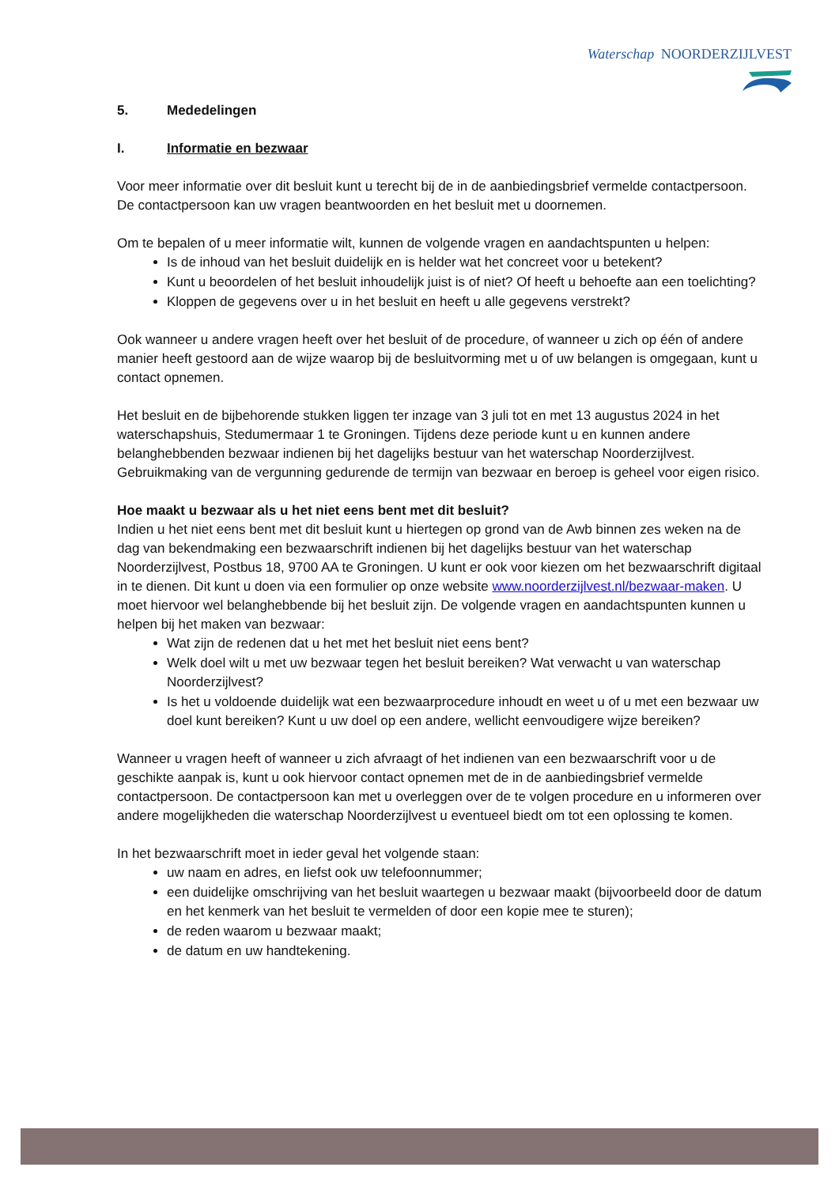Waterschap NOORDERZIJLVEST
5. Mededelingen
I. Informatie en bezwaar
Voor meer informatie over dit besluit kunt u terecht bij de in de aanbiedingsbrief vermelde contactpersoon. De contactpersoon kan uw vragen beantwoorden en het besluit met u doornemen.
Om te bepalen of u meer informatie wilt, kunnen de volgende vragen en aandachtspunten u helpen:
Is de inhoud van het besluit duidelijk en is helder wat het concreet voor u betekent?
Kunt u beoordelen of het besluit inhoudelijk juist is of niet? Of heeft u behoefte aan een toelichting?
Kloppen de gegevens over u in het besluit en heeft u alle gegevens verstrekt?
Ook wanneer u andere vragen heeft over het besluit of de procedure, of wanneer u zich op één of andere manier heeft gestoord aan de wijze waarop bij de besluitvorming met u of uw belangen is omgegaan, kunt u contact opnemen.
Het besluit en de bijbehorende stukken liggen ter inzage van 3 juli tot en met 13 augustus 2024 in het waterschapshuis, Stedumermaar 1 te Groningen. Tijdens deze periode kunt u en kunnen andere belanghebbenden bezwaar indienen bij het dagelijks bestuur van het waterschap Noorderzijlvest. Gebruikmaking van de vergunning gedurende de termijn van bezwaar en beroep is geheel voor eigen risico.
Hoe maakt u bezwaar als u het niet eens bent met dit besluit?
Indien u het niet eens bent met dit besluit kunt u hiertegen op grond van de Awb binnen zes weken na de dag van bekendmaking een bezwaarschrift indienen bij het dagelijks bestuur van het waterschap Noorderzijlvest, Postbus 18, 9700 AA te Groningen. U kunt er ook voor kiezen om het bezwaarschrift digitaal in te dienen. Dit kunt u doen via een formulier op onze website www.noorderzijlvest.nl/bezwaar-maken. U moet hiervoor wel belanghebbende bij het besluit zijn. De volgende vragen en aandachtspunten kunnen u helpen bij het maken van bezwaar:
Wat zijn de redenen dat u het met het besluit niet eens bent?
Welk doel wilt u met uw bezwaar tegen het besluit bereiken? Wat verwacht u van waterschap Noorderzijlvest?
Is het u voldoende duidelijk wat een bezwaarprocedure inhoudt en weet u of u met een bezwaar uw doel kunt bereiken? Kunt u uw doel op een andere, wellicht eenvoudigere wijze bereiken?
Wanneer u vragen heeft of wanneer u zich afvraagt of het indienen van een bezwaarschrift voor u de geschikte aanpak is, kunt u ook hiervoor contact opnemen met de in de aanbiedingsbrief vermelde contactpersoon. De contactpersoon kan met u overleggen over de te volgen procedure en u informeren over andere mogelijkheden die waterschap Noorderzijlvest u eventueel biedt om tot een oplossing te komen.
In het bezwaarschrift moet in ieder geval het volgende staan:
uw naam en adres, en liefst ook uw telefoonnummer;
een duidelijke omschrijving van het besluit waartegen u bezwaar maakt (bijvoorbeeld door de datum en het kenmerk van het besluit te vermelden of door een kopie mee te sturen);
de reden waarom u bezwaar maakt;
de datum en uw handtekening.